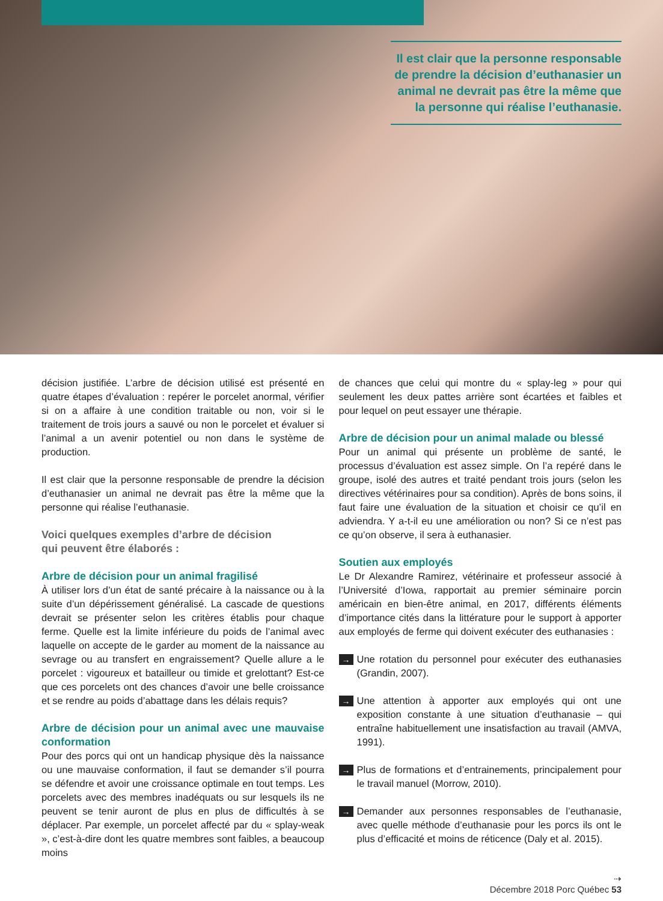Il est clair que la personne responsable de prendre la décision d’euthanasier un animal ne devrait pas être la même que la personne qui réalise l’euthanasie.
décision justifiée. L’arbre de décision utilisé est présenté en quatre étapes d’évaluation : repérer le porcelet anormal, vérifier si on a affaire à une condition traitable ou non, voir si le traitement de trois jours a sauvé ou non le porcelet et évaluer si l’animal a un avenir potentiel ou non dans le système de production.
Il est clair que la personne responsable de prendre la décision d’euthanasier un animal ne devrait pas être la même que la personne qui réalise l’euthanasie.
Voici quelques exemples d’arbre de décision
qui peuvent être élaborés :
Arbre de décision pour un animal fragilisé
À utiliser lors d’un état de santé précaire à la naissance ou à la suite d’un dépérissement généralisé. La cascade de questions devrait se présenter selon les critères établis pour chaque ferme. Quelle est la limite inférieure du poids de l’animal avec laquelle on accepte de le garder au moment de la naissance au sevrage ou au transfert en engraissement? Quelle allure a le porcelet : vigoureux et batailleur ou timide et grelottant? Est-ce que ces porcelets ont des chances d’avoir une belle croissance et se rendre au poids d’abattage dans les délais requis?
Arbre de décision pour un animal avec une mauvaise conformation
Pour des porcs qui ont un handicap physique dès la naissance ou une mauvaise conformation, il faut se demander s’il pourra se défendre et avoir une croissance optimale en tout temps. Les porcelets avec des membres inadéquats ou sur lesquels ils ne peuvent se tenir auront de plus en plus de difficultés à se déplacer. Par exemple, un porcelet affecté par du « splay-weak », c’est-à-dire dont les quatre membres sont faibles, a beaucoup moins
de chances que celui qui montre du « splay-leg » pour qui seulement les deux pattes arrière sont écartées et faibles et pour lequel on peut essayer une thérapie.
Arbre de décision pour un animal malade ou blessé
Pour un animal qui présente un problème de santé, le processus d’évaluation est assez simple. On l’a repéré dans le groupe, isolé des autres et traité pendant trois jours (selon les directives vétérinaires pour sa condition). Après de bons soins, il faut faire une évaluation de la situation et choisir ce qu’il en adviendra. Y a-t-il eu une amélioration ou non? Si ce n’est pas ce qu’on observe, il sera à euthanasier.
Soutien aux employés
Le Dr Alexandre Ramirez, vétérinaire et professeur associé à l’Université d’Iowa, rapportait au premier séminaire porcin américain en bien-être animal, en 2017, différents éléments d’importance cités dans la littérature pour le support à apporter aux employés de ferme qui doivent exécuter des euthanasies :
→ Une rotation du personnel pour exécuter des euthanasies (Grandin, 2007).
→ Une attention à apporter aux employés qui ont une exposition constante à une situation d’euthanasie – qui entraîne habituellement une insatisfaction au travail (AMVA, 1991).
→ Plus de formations et d’entrainements, principalement pour le travail manuel (Morrow, 2010).
→ Demander aux personnes responsables de l’euthanasie, avec quelle méthode d’euthanasie pour les porcs ils ont le plus d’efficacité et moins de réticence (Daly et al. 2015).
⇢
Décembre 2018 Porc Québec 53